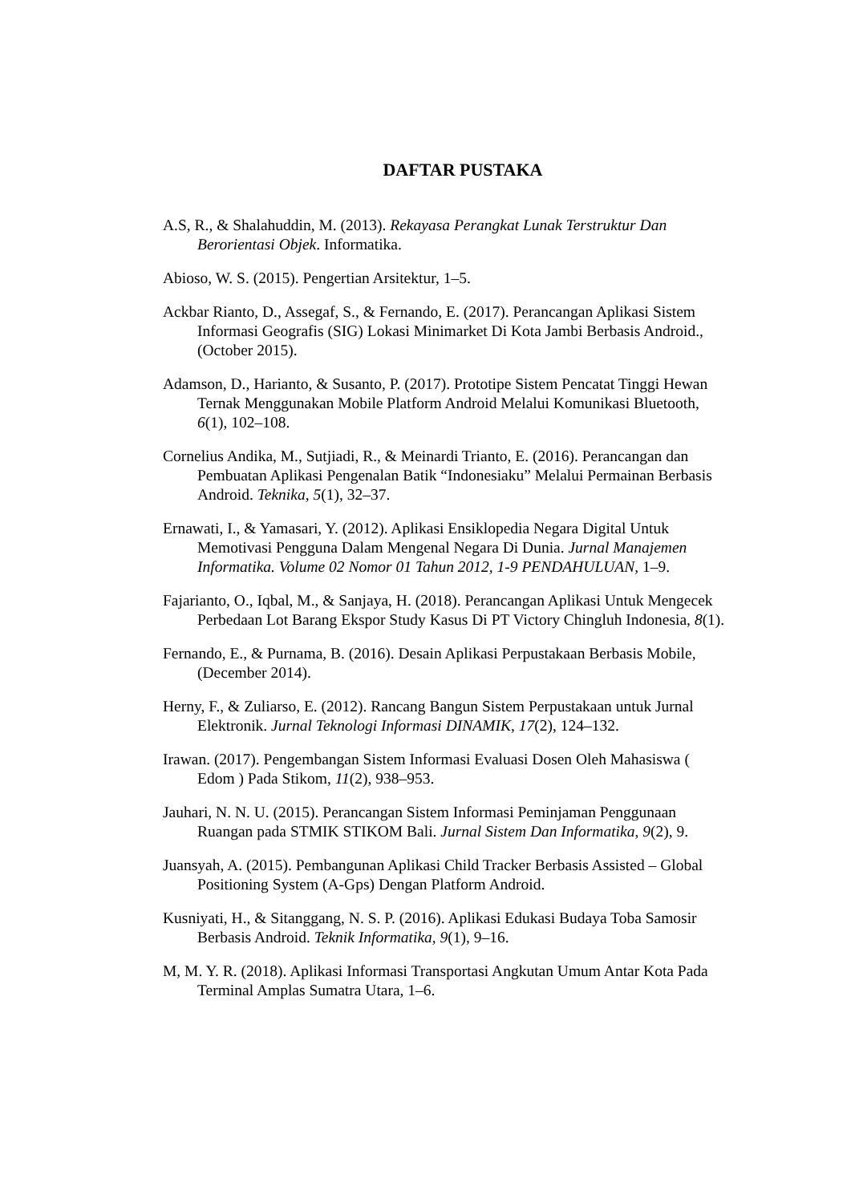DAFTAR PUSTAKA
A.S, R., & Shalahuddin, M. (2013). Rekayasa Perangkat Lunak Terstruktur Dan Berorientasi Objek. Informatika.
Abioso, W. S. (2015). Pengertian Arsitektur, 1–5.
Ackbar Rianto, D., Assegaf, S., & Fernando, E. (2017). Perancangan Aplikasi Sistem Informasi Geografis (SIG) Lokasi Minimarket Di Kota Jambi Berbasis Android., (October 2015).
Adamson, D., Harianto, & Susanto, P. (2017). Prototipe Sistem Pencatat Tinggi Hewan Ternak Menggunakan Mobile Platform Android Melalui Komunikasi Bluetooth, 6(1), 102–108.
Cornelius Andika, M., Sutjiadi, R., & Meinardi Trianto, E. (2016). Perancangan dan Pembuatan Aplikasi Pengenalan Batik “Indonesiaku” Melalui Permainan Berbasis Android. Teknika, 5(1), 32–37.
Ernawati, I., & Yamasari, Y. (2012). Aplikasi Ensiklopedia Negara Digital Untuk Memotivasi Pengguna Dalam Mengenal Negara Di Dunia. Jurnal Manajemen Informatika. Volume 02 Nomor 01 Tahun 2012, 1-9 PENDAHULUAN, 1–9.
Fajarianto, O., Iqbal, M., & Sanjaya, H. (2018). Perancangan Aplikasi Untuk Mengecek Perbedaan Lot Barang Ekspor Study Kasus Di PT Victory Chingluh Indonesia, 8(1).
Fernando, E., & Purnama, B. (2016). Desain Aplikasi Perpustakaan Berbasis Mobile, (December 2014).
Herny, F., & Zuliarso, E. (2012). Rancang Bangun Sistem Perpustakaan untuk Jurnal Elektronik. Jurnal Teknologi Informasi DINAMIK, 17(2), 124–132.
Irawan. (2017). Pengembangan Sistem Informasi Evaluasi Dosen Oleh Mahasiswa ( Edom ) Pada Stikom, 11(2), 938–953.
Jauhari, N. N. U. (2015). Perancangan Sistem Informasi Peminjaman Penggunaan Ruangan pada STMIK STIKOM Bali. Jurnal Sistem Dan Informatika, 9(2), 9.
Juansyah, A. (2015). Pembangunan Aplikasi Child Tracker Berbasis Assisted – Global Positioning System (A-Gps) Dengan Platform Android.
Kusniyati, H., & Sitanggang, N. S. P. (2016). Aplikasi Edukasi Budaya Toba Samosir Berbasis Android. Teknik Informatika, 9(1), 9–16.
M, M. Y. R. (2018). Aplikasi Informasi Transportasi Angkutan Umum Antar Kota Pada Terminal Amplas Sumatra Utara, 1–6.